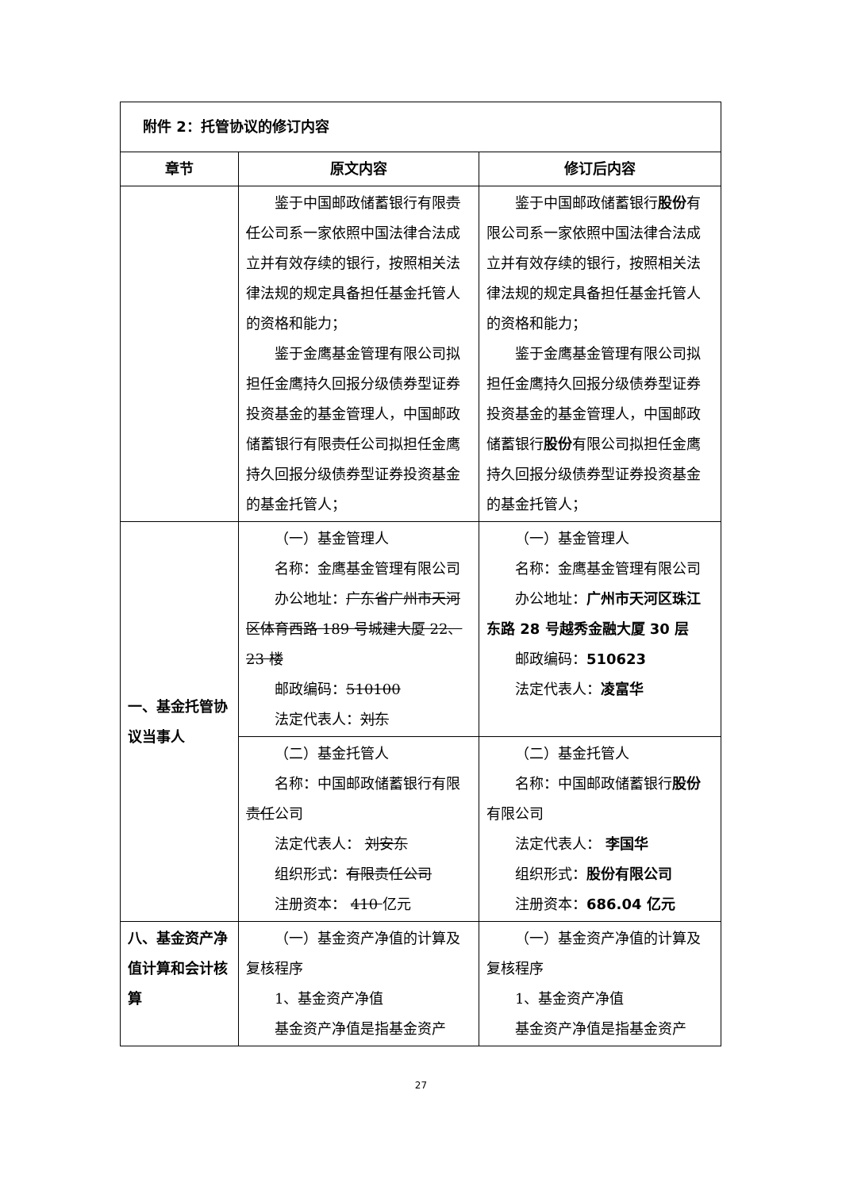| 附件 2：托管协议的修订内容 | | |
| 章节 | 原文内容 | 修订后内容 |
| | 鉴于中国邮政储蓄银行有限 责任 公司系一家依照中国法律合法成立并有效存续的银行，按照相关法律法规的规定具备担任基金托管人的资格和能力； 鉴于金鹰基金管理有限公司拟担任金鹰持久回报分级债券型证券投资基金的基金管理人，中国邮政储蓄银行有限 责任 公司拟担任金鹰持久回报分级债券型证券投资基金的基金托管人； | 鉴于中国邮政储蓄银行 股份 有限公司系一家依照中国法律合法成立并有效存续的银行，按照相关法律法规的规定具备担任基金托管人的资格和能力； 鉴于金鹰基金管理有限公司拟担任金鹰持久回报分级债券型证券投资基金的基金管理人，中国邮政储蓄银行 股份 有限公司拟担任金鹰持久回报分级债券型证券投资基金的基金托管人； |
| 一、基金托管协议当事人 | （一）基金管理人 名称：金鹰基金管理有限公司 办公地址： 广东省广州市天河区体育西路 189 号城建大厦 22、23 楼 邮政编码： 510100 法定代表人： 刘东 | （一）基金管理人 名称：金鹰基金管理有限公司 办公地址： 广州市天河区珠江东路 28 号越秀金融大厦 30 层 邮政编码： 510623 法定代表人： 凌富华 |
| | （二）基金托管人 名称：中国邮政储蓄银行有限 责任 公司 法定代表人： 刘安东 组织形式： 有限责任公司 注册资本： 410 亿元 | （二）基金托管人 名称：中国邮政储蓄银行 股份 有限公司 法定代表人： 李国华 组织形式： 股份有限公司 注册资本： 686.04 亿元 |
| 八、基金资产净值计算和会计核算 | （一）基金资产净值的计算及复核程序 1、基金资产净值 基金资产净值是指基金资产 | （一）基金资产净值的计算及复核程序 1、基金资产净值 基金资产净值是指基金资产 |
27